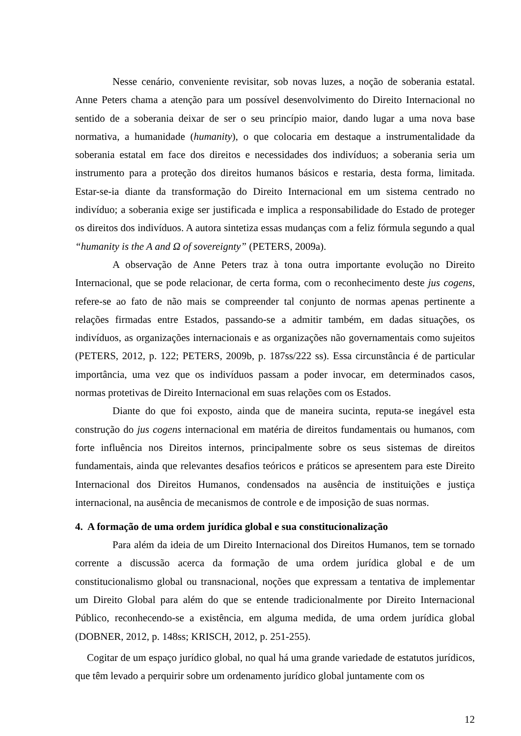Nesse cenário, conveniente revisitar, sob novas luzes, a noção de soberania estatal. Anne Peters chama a atenção para um possível desenvolvimento do Direito Internacional no sentido de a soberania deixar de ser o seu princípio maior, dando lugar a uma nova base normativa, a humanidade (humanity), o que colocaria em destaque a instrumentalidade da soberania estatal em face dos direitos e necessidades dos indivíduos; a soberania seria um instrumento para a proteção dos direitos humanos básicos e restaria, desta forma, limitada. Estar-se-ia diante da transformação do Direito Internacional em um sistema centrado no indivíduo; a soberania exige ser justificada e implica a responsabilidade do Estado de proteger os direitos dos indivíduos. A autora sintetiza essas mudanças com a feliz fórmula segundo a qual “humanity is the A and Ω of sovereignty” (PETERS, 2009a).
A observação de Anne Peters traz à tona outra importante evolução no Direito Internacional, que se pode relacionar, de certa forma, com o reconhecimento deste jus cogens, refere-se ao fato de não mais se compreender tal conjunto de normas apenas pertinente a relações firmadas entre Estados, passando-se a admitir também, em dadas situações, os indivíduos, as organizações internacionais e as organizações não governamentais como sujeitos (PETERS, 2012, p. 122; PETERS, 2009b, p. 187ss/222 ss). Essa circunstância é de particular importância, uma vez que os indivíduos passam a poder invocar, em determinados casos, normas protetivas de Direito Internacional em suas relações com os Estados.
Diante do que foi exposto, ainda que de maneira sucinta, reputa-se inegável esta construção do jus cogens internacional em matéria de direitos fundamentais ou humanos, com forte influência nos Direitos internos, principalmente sobre os seus sistemas de direitos fundamentais, ainda que relevantes desafios teóricos e práticos se apresentem para este Direito Internacional dos Direitos Humanos, condensados na ausência de instituições e justiça internacional, na ausência de mecanismos de controle e de imposição de suas normas.
4. A formação de uma ordem jurídica global e sua constitucionalização
Para além da ideia de um Direito Internacional dos Direitos Humanos, tem se tornado corrente a discussão acerca da formação de uma ordem jurídica global e de um constitucionalismo global ou transnacional, noções que expressam a tentativa de implementar um Direito Global para além do que se entende tradicionalmente por Direito Internacional Público, reconhecendo-se a existência, em alguma medida, de uma ordem jurídica global (DOBNER, 2012, p. 148ss; KRISCH, 2012, p. 251-255).
Cogitar de um espaço jurídico global, no qual há uma grande variedade de estatutos jurídicos, que têm levado a perquirir sobre um ordenamento jurídico global juntamente com os
12